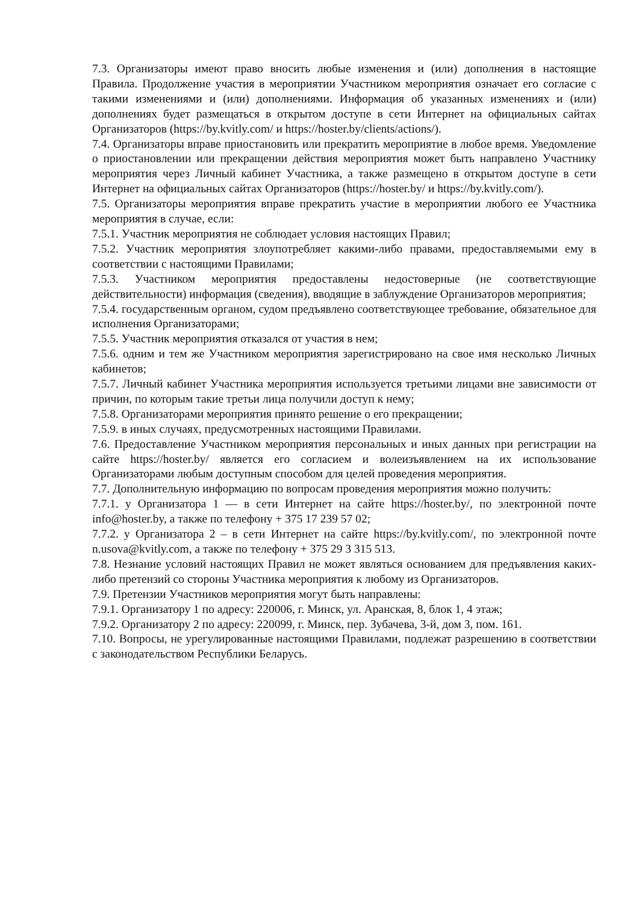7.3. Организаторы имеют право вносить любые изменения и (или) дополнения в настоящие Правила. Продолжение участия в мероприятии Участником мероприятия означает его согласие с такими изменениями и (или) дополнениями. Информация об указанных изменениях и (или) дополнениях будет размещаться в открытом доступе в сети Интернет на официальных сайтах Организаторов (https://by.kvitly.com/ и https://hoster.by/clients/actions/).
7.4. Организаторы вправе приостановить или прекратить мероприятие в любое время. Уведомление о приостановлении или прекращении действия мероприятия может быть направлено Участнику мероприятия через Личный кабинет Участника, а также размещено в открытом доступе в сети Интернет на официальных сайтах Организаторов (https://hoster.by/ и https://by.kvitly.com/).
7.5. Организаторы мероприятия вправе прекратить участие в мероприятии любого ее Участника мероприятия в случае, если:
7.5.1. Участник мероприятия не соблюдает условия настоящих Правил;
7.5.2. Участник мероприятия злоупотребляет какими-либо правами, предоставляемыми ему в соответствии с настоящими Правилами;
7.5.3. Участником мероприятия предоставлены недостоверные (не соответствующие действительности) информация (сведения), вводящие в заблуждение Организаторов мероприятия;
7.5.4. государственным органом, судом предъявлено соответствующее требование, обязательное для исполнения Организаторами;
7.5.5. Участник мероприятия отказался от участия в нем;
7.5.6. одним и тем же Участником мероприятия зарегистрировано на свое имя несколько Личных кабинетов;
7.5.7. Личный кабинет Участника мероприятия используется третьими лицами вне зависимости от причин, по которым такие третьи лица получили доступ к нему;
7.5.8. Организаторами мероприятия принято решение о его прекращении;
7.5.9. в иных случаях, предусмотренных настоящими Правилами.
7.6. Предоставление Участником мероприятия персональных и иных данных при регистрации на сайте https://hoster.by/ является его согласием и волеизъявлением на их использование Организаторами любым доступным способом для целей проведения мероприятия.
7.7. Дополнительную информацию по вопросам проведения мероприятия можно получить:
7.7.1. у Организатора 1 — в сети Интернет на сайте https://hoster.by/, по электронной почте info@hoster.by, а также по телефону + 375 17 239 57 02;
7.7.2. у Организатора 2 – в сети Интернет на сайте https://by.kvitly.com/, по электронной почте n.usova@kvitly.com, а также по телефону + 375 29 3 315 513.
7.8. Незнание условий настоящих Правил не может являться основанием для предъявления каких-либо претензий со стороны Участника мероприятия к любому из Организаторов.
7.9. Претензии Участников мероприятия могут быть направлены:
7.9.1. Организатору 1 по адресу: 220006, г. Минск, ул. Аранская, 8, блок 1, 4 этаж;
7.9.2. Организатору 2 по адресу: 220099, г. Минск, пер. Зубачева, 3-й, дом 3, пом. 161.
7.10. Вопросы, не урегулированные настоящими Правилами, подлежат разрешению в соответствии с законодательством Республики Беларусь.